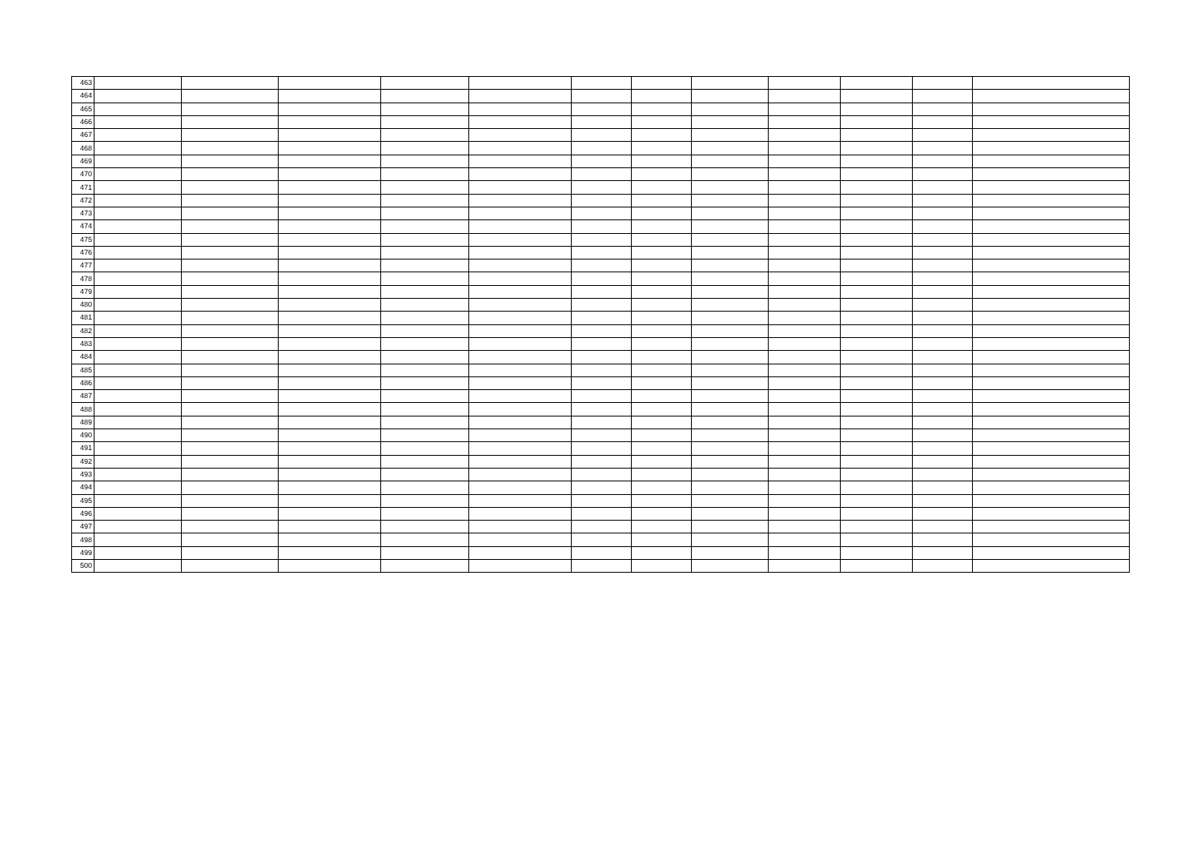| 463 | | | | | | | | | | | | |
| 464 | | | | | | | | | | | | |
| 465 | | | | | | | | | | | | |
| 466 | | | | | | | | | | | | |
| 467 | | | | | | | | | | | | |
| 468 | | | | | | | | | | | | |
| 469 | | | | | | | | | | | | |
| 470 | | | | | | | | | | | | |
| 471 | | | | | | | | | | | | |
| 472 | | | | | | | | | | | | |
| 473 | | | | | | | | | | | | |
| 474 | | | | | | | | | | | | |
| 475 | | | | | | | | | | | | |
| 476 | | | | | | | | | | | | |
| 477 | | | | | | | | | | | | |
| 478 | | | | | | | | | | | | |
| 479 | | | | | | | | | | | | |
| 480 | | | | | | | | | | | | |
| 481 | | | | | | | | | | | | |
| 482 | | | | | | | | | | | | |
| 483 | | | | | | | | | | | | |
| 484 | | | | | | | | | | | | |
| 485 | | | | | | | | | | | | |
| 486 | | | | | | | | | | | | |
| 487 | | | | | | | | | | | | |
| 488 | | | | | | | | | | | | |
| 489 | | | | | | | | | | | | |
| 490 | | | | | | | | | | | | |
| 491 | | | | | | | | | | | | |
| 492 | | | | | | | | | | | | |
| 493 | | | | | | | | | | | | |
| 494 | | | | | | | | | | | | |
| 495 | | | | | | | | | | | | |
| 496 | | | | | | | | | | | | |
| 497 | | | | | | | | | | | | |
| 498 | | | | | | | | | | | | |
| 499 | | | | | | | | | | | | |
| 500 | | | | | | | | | | | | |